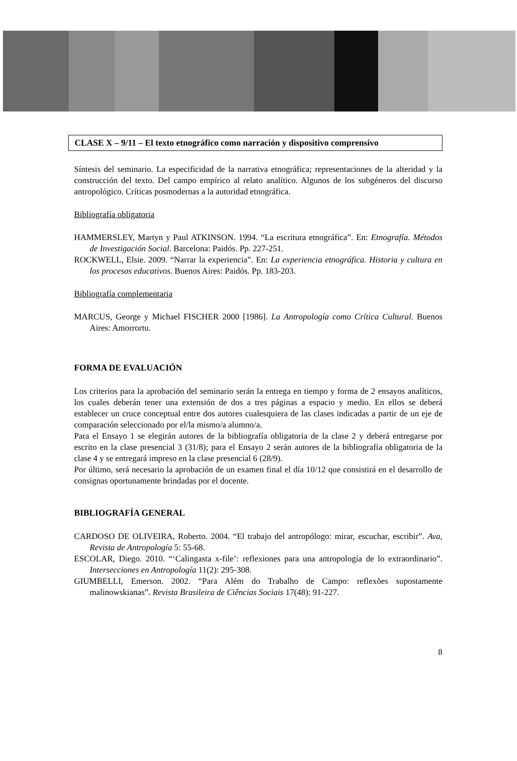CLASE X – 9/11 – El texto etnográfico como narración y dispositivo comprensivo
Síntesis del seminario. La especificidad de la narrativa etnográfica; representaciones de la alteridad y la construcción del texto. Del campo empírico al relato analítico. Algunos de los subgéneros del discurso antropológico. Críticas posmodernas a la autoridad etnográfica.
Bibliografía obligatoria
HAMMERSLEY, Martyn y Paul ATKINSON. 1994. “La escritura etnográfica”. En: Etnografía. Métodos de Investigación Social. Barcelona: Paidós. Pp. 227-251.
ROCKWELL, Elsie. 2009. “Narrar la experiencia”. En: La experiencia etnográfica. Historia y cultura en los procesos educativos. Buenos Aires: Paidós. Pp. 183-203.
Bibliografía complementaria
MARCUS, George y Michael FISCHER 2000 [1986]. La Antropología como Crítica Cultural. Buenos Aires: Amorrortu.
FORMA DE EVALUACIÓN
Los criterios para la aprobación del seminario serán la entrega en tiempo y forma de 2 ensayos analíticos, los cuales deberán tener una extensión de dos a tres páginas a espacio y medio. En ellos se deberá establecer un cruce conceptual entre dos autores cualesquiera de las clases indicadas a partir de un eje de comparación seleccionado por el/la mismo/a alumno/a.
Para el Ensayo 1 se elegirán autores de la bibliografía obligatoria de la clase 2 y deberá entregarse por escrito en la clase presencial 3 (31/8); para el Ensayo 2 serán autores de la bibliografía obligatoria de la clase 4 y se entregará impreso en la clase presencial 6 (28/9).
Por último, será necesario la aprobación de un examen final el día 10/12 que consistirá en el desarrollo de consignas oportunamente brindadas por el docente.
BIBLIOGRAFÍA GENERAL
CARDOSO DE OLIVEIRA, Roberto. 2004. “El trabajo del antropólogo: mirar, escuchar, escribir”. Ava, Revista de Antropología 5: 55-68.
ESCOLAR, Diego. 2010. “‘Calingasta x-file’: reflexiones para una antropología de lo extraordinario”. Intersecciones en Antropología 11(2): 295-308.
GIUMBELLI, Emerson. 2002. “Para Além do Trabalho de Campo: reflexões supostamente malinowskianas”. Revista Brasileira de Ciências Sociais 17(48): 91-227.
8